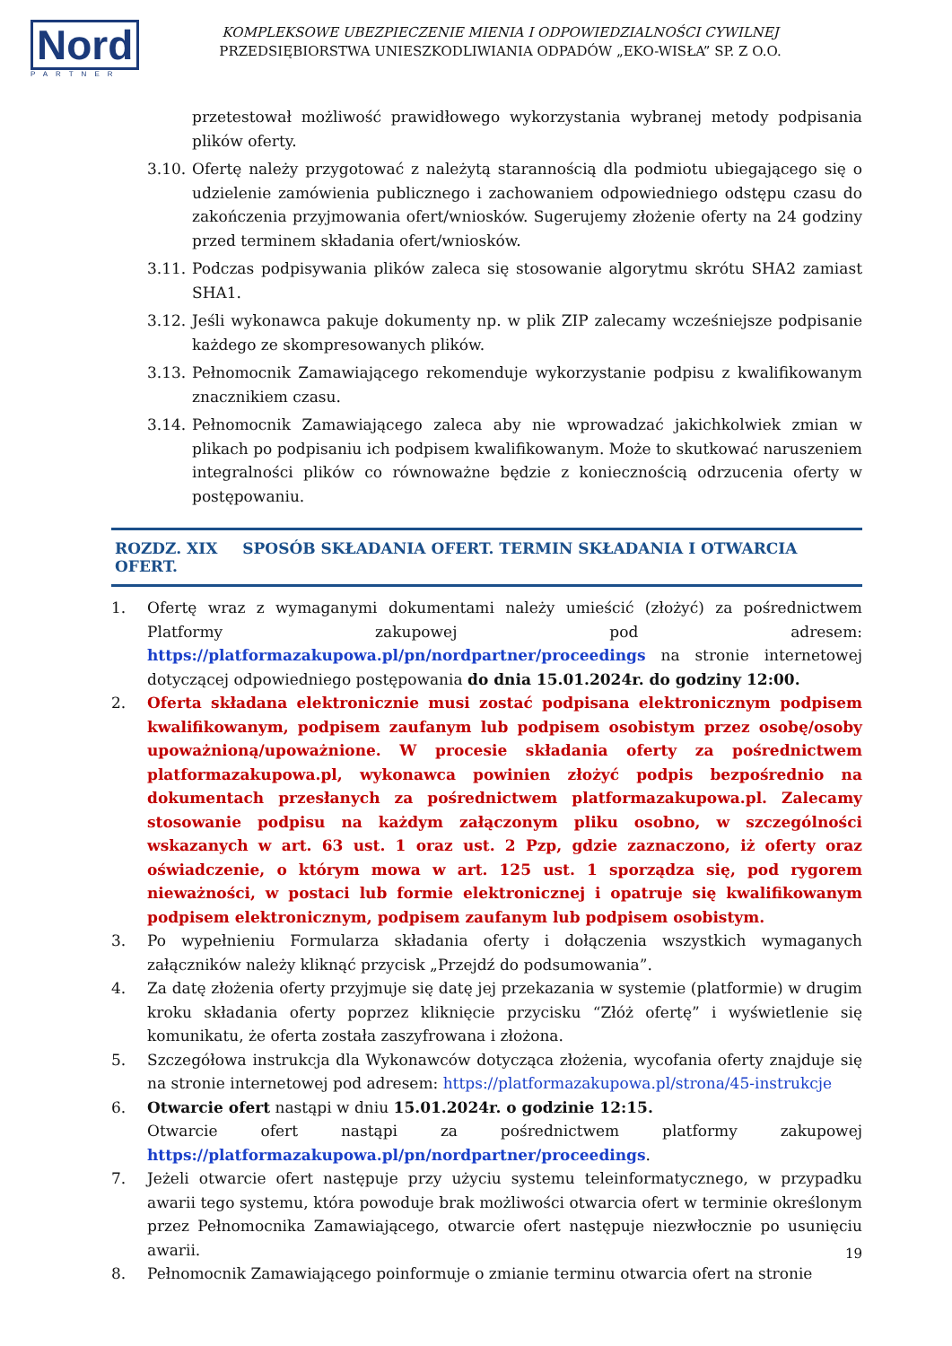Nord
PARTNER
KOMPLEKSOWE UBEZPIECZENIE MIENIA I ODPOWIEDZIALNOŚCI CYWILNEJ
PRZEDSIĘBIORSTWA UNIESZKODLIWIANIA ODPADÓW „EKO-WISŁA” SP. Z O.O.
przetestował możliwość prawidłowego wykorzystania wybranej metody podpisania plików oferty.
3.10.
Ofertę należy przygotować z należytą starannością dla podmiotu ubiegającego się o udzielenie zamówienia publicznego i zachowaniem odpowiedniego odstępu czasu do zakończenia przyjmowania ofert/wniosków. Sugerujemy złożenie oferty na 24 godziny przed terminem składania ofert/wniosków.
3.11.
Podczas podpisywania plików zaleca się stosowanie algorytmu skrótu SHA2 zamiast SHA1.
3.12.
Jeśli wykonawca pakuje dokumenty np. w plik ZIP zalecamy wcześniejsze podpisanie każdego ze skompresowanych plików.
3.13.
Pełnomocnik Zamawiającego rekomenduje wykorzystanie podpisu z kwalifikowanym znacznikiem czasu.
3.14.
Pełnomocnik Zamawiającego zaleca aby nie wprowadzać jakichkolwiek zmian w plikach po podpisaniu ich podpisem kwalifikowanym. Może to skutkować naruszeniem integralności plików co równoważne będzie z koniecznością odrzucenia oferty w postępowaniu.
ROZDZ. XIX SPOSÓB SKŁADANIA OFERT. TERMIN SKŁADANIA I OTWARCIA OFERT.
1. Ofertę wraz z wymaganymi dokumentami należy umieścić (złożyć) za pośrednictwem Platformy zakupowej pod adresem: https://platformazakupowa.pl/pn/nordpartner/proceedings na stronie internetowej dotyczącej odpowiedniego postępowania do dnia 15.01.2024r. do godziny 12:00.
2. Oferta składana elektronicznie musi zostać podpisana elektronicznym podpisem kwalifikowanym, podpisem zaufanym lub podpisem osobistym przez osobę/osoby upoważnioną/upoważnione. W procesie składania oferty za pośrednictwem platformazakupowa.pl, wykonawca powinien złożyć podpis bezpośrednio na dokumentach przesłanych za pośrednictwem platformazakupowa.pl. Zalecamy stosowanie podpisu na każdym załączonym pliku osobno, w szczególności wskazanych w art. 63 ust. 1 oraz ust. 2 Pzp, gdzie zaznaczono, iż oferty oraz oświadczenie, o którym mowa w art. 125 ust. 1 sporządza się, pod rygorem nieważności, w postaci lub formie elektronicznej i opatruje się kwalifikowanym podpisem elektronicznym, podpisem zaufanym lub podpisem osobistym.
3. Po wypełnieniu Formularza składania oferty i dołączenia wszystkich wymaganych załączników należy kliknąć przycisk „Przejdź do podsumowania”.
4. Za datę złożenia oferty przyjmuje się datę jej przekazania w systemie (platformie) w drugim kroku składania oferty poprzez kliknięcie przycisku “Złóż ofertę” i wyświetlenie się komunikatu, że oferta została zaszyfrowana i złożona.
5. Szczegółowa instrukcja dla Wykonawców dotycząca złożenia, wycofania oferty znajduje się na stronie internetowej pod adresem: https://platformazakupowa.pl/strona/45-instrukcje
6. Otwarcie ofert nastąpi w dniu 15.01.2024r. o godzinie 12:15.
Otwarcie ofert nastąpi za pośrednictwem platformy zakupowej https://platformazakupowa.pl/pn/nordpartner/proceedings.
7. Jeżeli otwarcie ofert następuje przy użyciu systemu teleinformatycznego, w przypadku awarii tego systemu, która powoduje brak możliwości otwarcia ofert w terminie określonym przez Pełnomocnika Zamawiającego, otwarcie ofert następuje niezwłocznie po usunięciu awarii.
8. Pełnomocnik Zamawiającego poinformuje o zmianie terminu otwarcia ofert na stronie
19